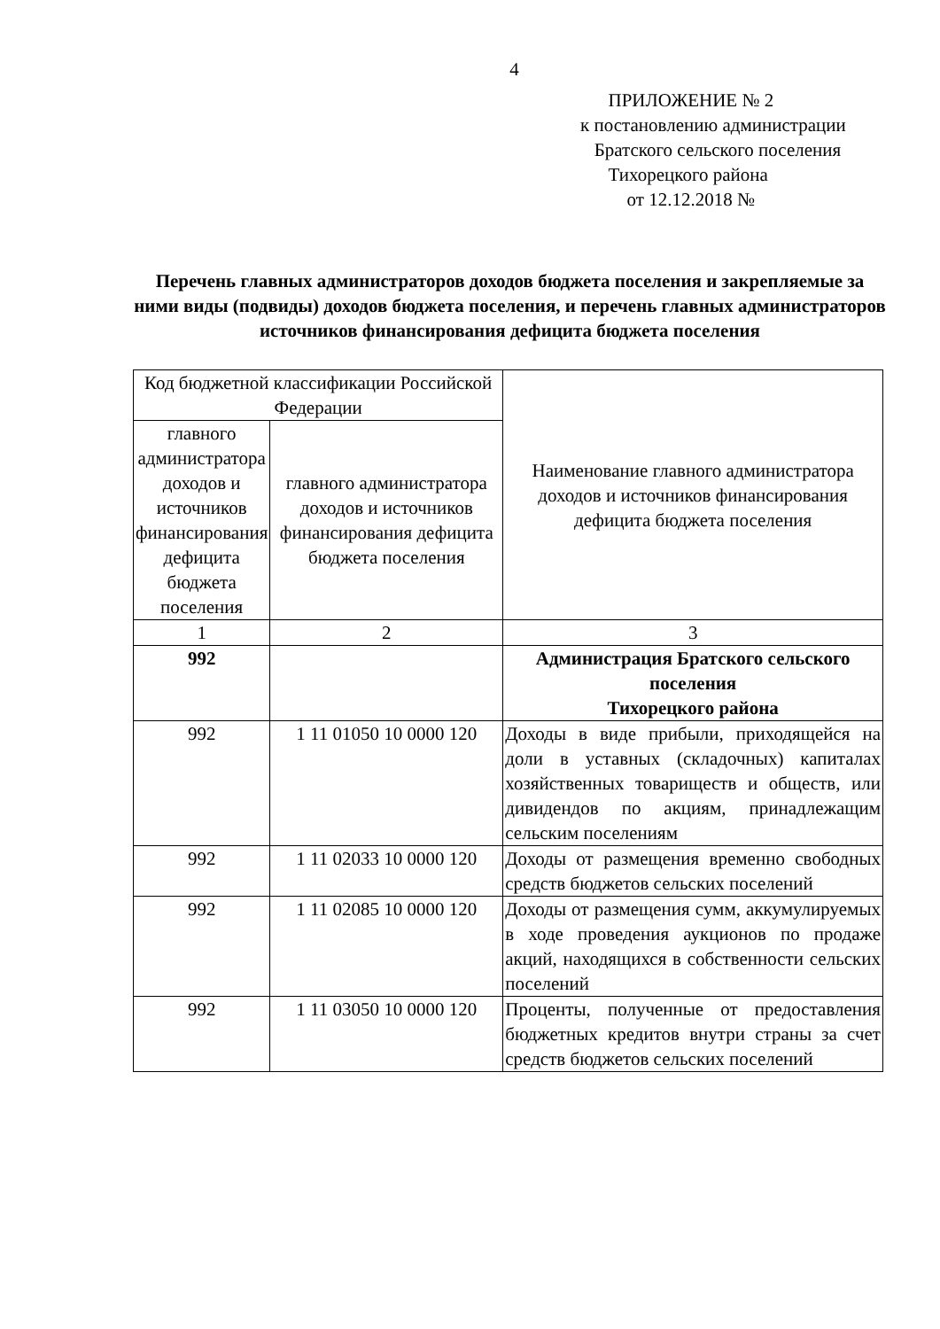4
ПРИЛОЖЕНИЕ № 2
к постановлению администрации
Братского сельского поселения
Тихорецкого района
от 12.12.2018 №
Перечень главных администраторов доходов бюджета поселения и закрепляемые за ними виды (подвиды) доходов бюджета поселения, и перечень главных администраторов источников финансирования дефицита бюджета поселения
| Код бюджетной классификации Российской Федерации | | Наименование главного администратора доходов и источников финансирования дефицита бюджета поселения |
| --- | --- | --- |
| главного администратора доходов и источников финансирования дефицита бюджета поселения | главного администратора доходов и источников финансирования дефицита бюджета поселения | |
| 1 | 2 | 3 |
| 992 | | Администрация Братского сельского поселения Тихорецкого района |
| 992 | 1 11 01050 10 0000 120 | Доходы в виде прибыли, приходящейся на доли в уставных (складочных) капиталах хозяйственных товариществ и обществ, или дивидендов по акциям, принадлежащим сельским поселениям |
| 992 | 1 11 02033 10 0000 120 | Доходы от размещения временно свободных средств бюджетов сельских поселений |
| 992 | 1 11 02085 10 0000 120 | Доходы от размещения сумм, аккумулируемых в ходе проведения аукционов по продаже акций, находящихся в собственности сельских поселений |
| 992 | 1 11 03050 10 0000 120 | Проценты, полученные от предоставления бюджетных кредитов внутри страны за счет средств бюджетов сельских поселений |